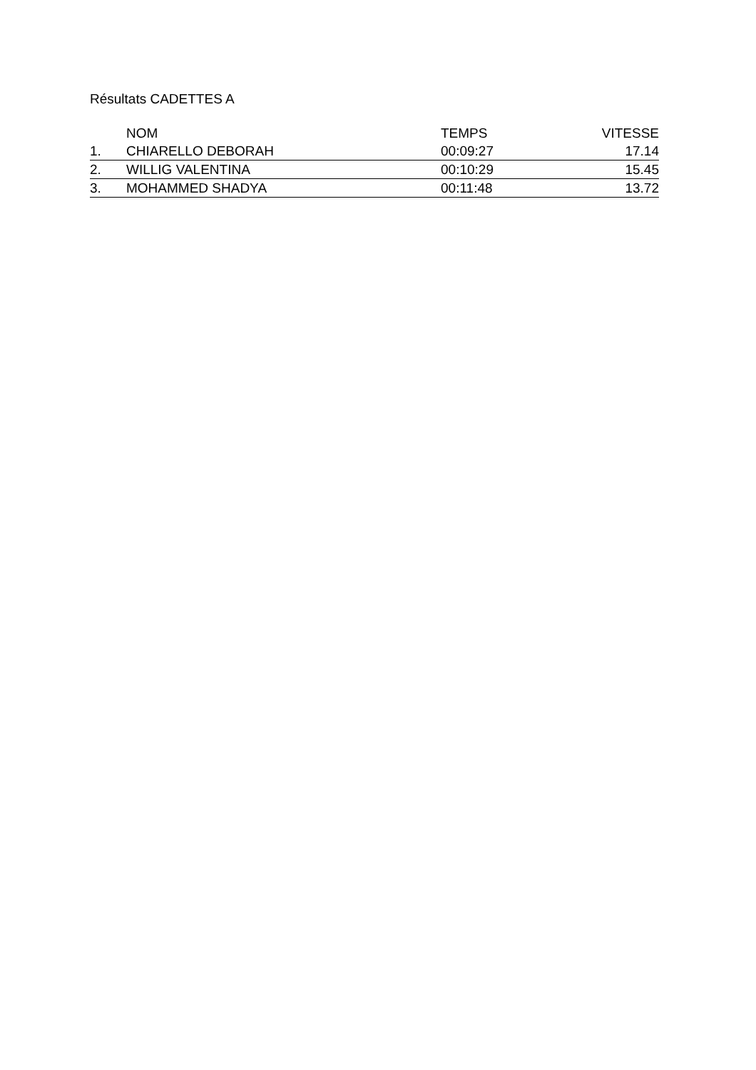Résultats CADETTES A
| | NOM | TEMPS | VITESSE |
| --- | --- | --- | --- |
| 1. | CHIARELLO DEBORAH | 00:09:27 | 17.14 |
| 2. | WILLIG VALENTINA | 00:10:29 | 15.45 |
| 3. | MOHAMMED SHADYA | 00:11:48 | 13.72 |